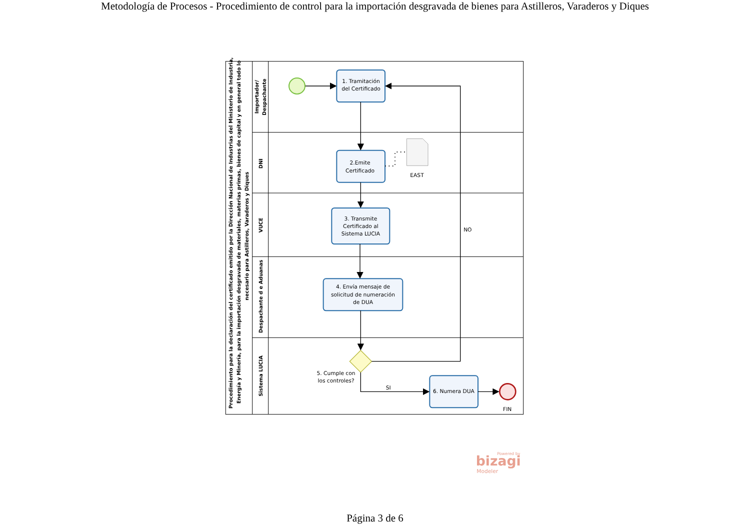Metodología de Procesos - Procedimiento de control para la importación desgravada de bienes para Astilleros, Varaderos y Diques
Procedimiento para la declaración del certificado emitido por la Dirección Nacional de Industrias del Ministerio de Industria,
Energía y Minería, para la importación desgravada de materiales, materias primas, bienes de capital y en general todo lo
necesario para Astilleros, Varaderos y Diques
Importador/
Despachante
DNI
VUCE
Despachante d e Aduanas
Sistema LUCIA
1. Tramitación
del Certificado
2.Emite
Certificado
EAST
3. Transmite
Certificado al
Sistema LUCIA
NO
4. Envía mensaje de
solicitud de numeración
de DUA
5. Cumple con
los controles?
SI
6. Numera DUA
FIN
Powered by
bizagi
Modeler
Página 3 de 6